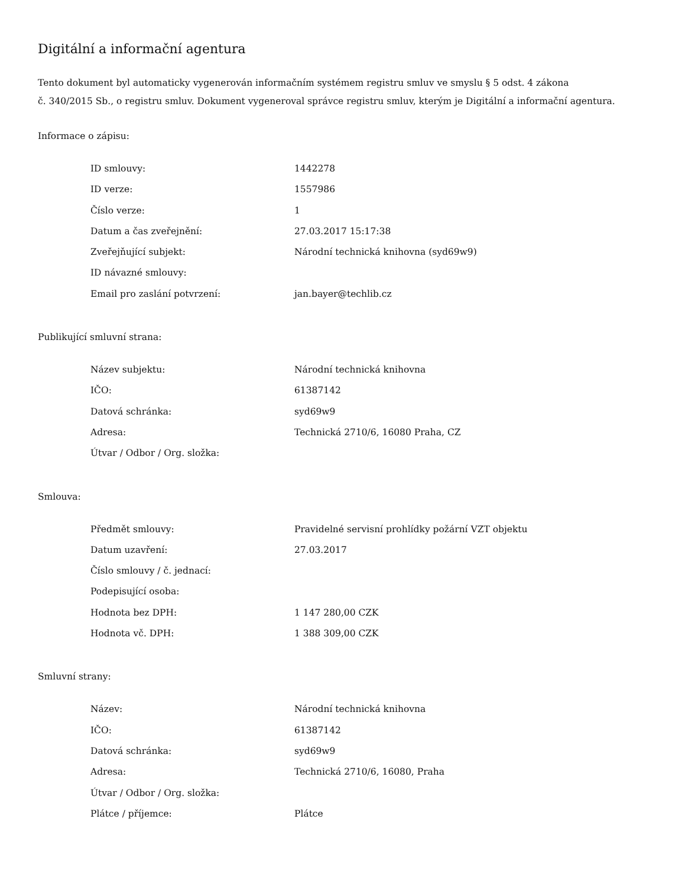Digitální a informační agentura
Tento dokument byl automaticky vygenerován informačním systémem registru smluv ve smyslu § 5 odst. 4 zákona
č. 340/2015 Sb., o registru smluv. Dokument vygeneroval správce registru smluv, kterým je Digitální a informační agentura.
Informace o zápisu:
| ID smlouvy: | 1442278 |
| ID verze: | 1557986 |
| Číslo verze: | 1 |
| Datum a čas zveřejnění: | 27.03.2017 15:17:38 |
| Zveřejňující subjekt: | Národní technická knihovna (syd69w9) |
| ID návazné smlouvy: | |
| Email pro zaslání potvrzení: | jan.bayer@techlib.cz |
Publikující smluvní strana:
| Název subjektu: | Národní technická knihovna |
| IČO: | 61387142 |
| Datová schránka: | syd69w9 |
| Adresa: | Technická 2710/6, 16080 Praha, CZ |
| Útvar / Odbor / Org. složka: | |
Smlouva:
| Předmět smlouvy: | Pravidelné servisní prohlídky požární VZT objektu |
| Datum uzavření: | 27.03.2017 |
| Číslo smlouvy / č. jednací: | |
| Podepisující osoba: | |
| Hodnota bez DPH: | 1 147 280,00 CZK |
| Hodnota vč. DPH: | 1 388 309,00 CZK |
Smluvní strany:
| Název: | Národní technická knihovna |
| IČO: | 61387142 |
| Datová schránka: | syd69w9 |
| Adresa: | Technická 2710/6, 16080, Praha |
| Útvar / Odbor / Org. složka: | |
| Plátce / příjemce: | Plátce |